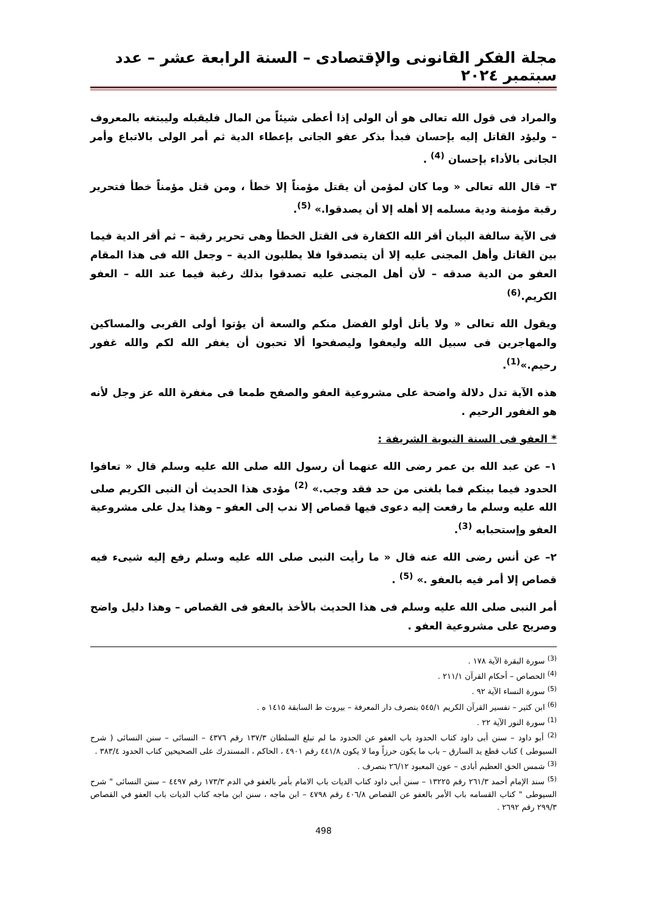مجلة الفكر القانونى والإقتصادى – السنة الرابعة عشر – عدد سبتمبر ٢٠٢٤
والمراد فى قول الله تعالى هو أن الولى إذا أعطى شيئاً من المال فليقبله وليبتغه بالمعروف – وليؤد القاتل إليه بإحسان فبدأ بذكر عفو الجانى بإعطاء الدية ثم أمر الولى بالاتباع وأمر الجانى بالأداء بإحسان <sup>(4)</sup> .
٣– قال الله تعالى « وما كان لمؤمن أن يقتل مؤمناً إلا خطأ ، ومن قتل مؤمناً خطأ فتحرير رقبة مؤمنة ودية مسلمه إلا أهله إلا أن يصدقوا.» <sup>(5)</sup>.
فى الآية سالفة البيان أقر الله الكفارة فى القتل الخطأ وهى تحرير رقبة – ثم أقر الدية فيما بين القاتل وأهل المجنى عليه إلا أن يتصدقوا فلا يطلبون الدية – وجعل الله فى هذا المقام العفو من الدية صدقه – لأن أهل المجنى عليه تصدقوا بذلك رغبة فيما عند الله – العفو الكريم.<sup>(6)</sup>
ويقول الله تعالى « ولا يأتل أولو الفضل منكم والسعة أن يؤتوا أولى القربى والمساكين والمهاجرين فى سبيل الله وليعفوا وليصفحوا ألا تحبون أن يغفر الله لكم والله غفور رحيم.»<sup>(1)</sup>.
هذه الآية تدل دلالة واضحة على مشروعية العفو والصفح طمعا فى مغفرة الله عز وجل لأنه هو الغفور الرحيم .
* العفو فى السنة النبوية الشريفة :
١– عن عبد الله بن عمر رضى الله عنهما أن رسول الله صلى الله عليه وسلم قال « تعافوا الحدود فيما بينكم فما بلغنى من حد فقد وجب.» <sup>(2)</sup> مؤدى هذا الحديث أن النبى الكريم صلى الله عليه وسلم ما رفعت إليه دعوى فيها قصاص إلا ندب إلى العفو – وهذا يدل على مشروعية العفو وإستحبابه <sup>(3)</sup>.
٢– عن أنس رضى الله عنه قال « ما رأيت النبى صلى الله عليه وسلم رفع إليه شيىء فيه قصاص إلا أمر فيه بالعفو .» <sup>(5)</sup> .
أمر النبى صلى الله عليه وسلم فى هذا الحديث بالأخذ بالعفو فى القصاص – وهذا دليل واضح وصريح على مشروعية العفو .
<sup>(3)</sup> سورة البقرة الآية ١٧٨ .
<sup>(4)</sup> الحصاص – أحكام القرآن ٢١١/١ .
<sup>(5)</sup> سورة النساء الآية ٩٢ .
<sup>(6)</sup> ابن كثير – تفسير القرآن الكريم ٥٤٥/١ بتصرف دار المعرفة – بيروت ط السابقة ١٤١٥ ه .
<sup>(1)</sup> سورة النور الآية ٢٢ .
<sup>(2)</sup> أبو داود – سنن أبى داود كتاب الحدود باب العفو عن الحدود ما لم تبلغ السلطان ١٣٧/٣ رقم ٤٣٧٦ – النسائى – سنن النسائى ( شرح السيوطى ) كتاب قطع يد السارق – باب ما يكون حرزاً وما لا يكون ٤٤١/٨ رقم ٤٩٠١ ، الحاكم ، المستدرك على الصحيحين كتاب الحدود ٣٨٣/٤ .
<sup>(3)</sup> شمس الحق العظيم أبادى – عون المعبود ٢٦/١٢ بتصرف .
<sup>(5)</sup> سند الإمام أحمد ٢٦١/٣ رقم ١٣٢٢٥ – سنن أبى داود كتاب الديات باب الامام بأمر بالعفو في الدم ١٧٣/٣ رقم ٤٤٩٧ – سنن النسائى " شرح السيوطى " كتاب القسامه باب الأمر بالعفو عن القصاص ٤٠٦/٨ رقم ٤٧٩٨ – ابن ماجه ، سنن ابن ماجه كتاب الديات باب العفو في القصاص ٢٩٩/٣ رقم ٢٦٩٢ .
498